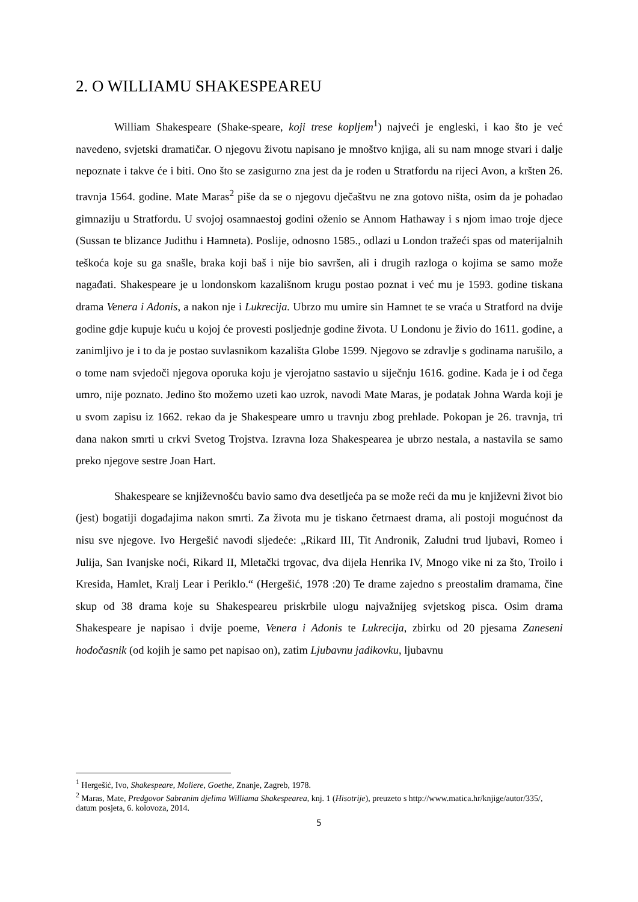2. O WILLIAMU SHAKESPEAREU
William Shakespeare (Shake-speare, koji trese kopljem<sup>1</sup>) najveći je engleski, i kao što je već navedeno, svjetski dramatičar. O njegovu životu napisano je mnoštvo knjiga, ali su nam mnoge stvari i dalje nepoznate i takve će i biti. Ono što se zasigurno zna jest da je rođen u Stratfordu na rijeci Avon, a kršten 26. travnja 1564. godine. Mate Maras<sup>2</sup> piše da se o njegovu dječaštvu ne zna gotovo ništa, osim da je pohađao gimnaziju u Stratfordu. U svojoj osamnaestoj godini oženio se Annom Hathaway i s njom imao troje djece (Sussan te blizance Judithu i Hamneta). Poslije, odnosno 1585., odlazi u London tražeći spas od materijalnih teškoća koje su ga snašle, braka koji baš i nije bio savršen, ali i drugih razloga o kojima se samo može nagađati. Shakespeare je u londonskom kazališnom krugu postao poznat i već mu je 1593. godine tiskana drama Venera i Adonis, a nakon nje i Lukrecija. Ubrzo mu umire sin Hamnet te se vraća u Stratford na dvije godine gdje kupuje kuću u kojoj će provesti posljednje godine života. U Londonu je živio do 1611. godine, a zanimljivo je i to da je postao suvlasnikom kazališta Globe 1599. Njegovo se zdravlje s godinama narušilo, a o tome nam svjedoči njegova oporuka koju je vjerojatno sastavio u siječnju 1616. godine. Kada je i od čega umro, nije poznato. Jedino što možemo uzeti kao uzrok, navodi Mate Maras, je podatak Johna Warda koji je u svom zapisu iz 1662. rekao da je Shakespeare umro u travnju zbog prehlade. Pokopan je 26. travnja, tri dana nakon smrti u crkvi Svetog Trojstva. Izravna loza Shakespearea je ubrzo nestala, a nastavila se samo preko njegove sestre Joan Hart.
Shakespeare se književnošću bavio samo dva desetljeća pa se može reći da mu je književni život bio (jest) bogatiji događajima nakon smrti. Za života mu je tiskano četrnaest drama, ali postoji mogućnost da nisu sve njegove. Ivo Hergešić navodi sljedeće: „Rikard III, Tit Andronik, Zaludni trud ljubavi, Romeo i Julija, San Ivanjske noći, Rikard II, Mletački trgovac, dva dijela Henrika IV, Mnogo vike ni za što, Troilo i Kresida, Hamlet, Kralj Lear i Periklo.“ (Hergešić, 1978 :20) Te drame zajedno s preostalim dramama, čine skup od 38 drama koje su Shakespeareu priskrbile ulogu najvažnijeg svjetskog pisca. Osim drama Shakespeare je napisao i dvije poeme, Venera i Adonis te Lukrecija, zbirku od 20 pjesama Zaneseni hodočasnik (od kojih je samo pet napisao on), zatim Ljubavnu jadikovku, ljubavnu
<sup>1</sup> Hergešić, Ivo, Shakespeare, Moliere, Goethe, Znanje, Zagreb, 1978.
<sup>2</sup> Maras, Mate, Predgovor Sabranim djelima Williama Shakespearea, knj. 1 (Hisotrije), preuzeto s http://www.matica.hr/knjige/autor/335/, datum posjeta, 6. kolovoza, 2014.
5